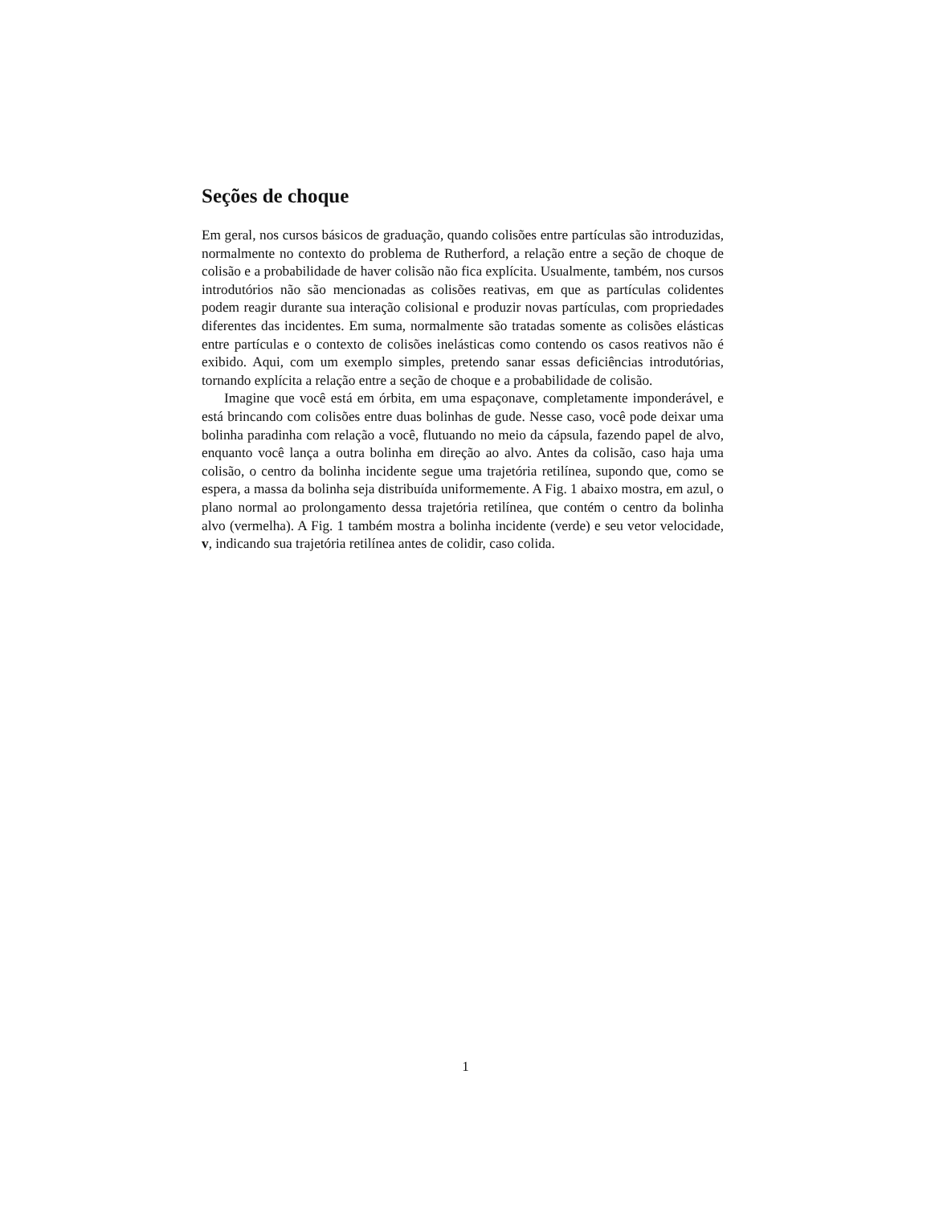Seções de choque
Em geral, nos cursos básicos de graduação, quando colisões entre partículas são introduzidas, normalmente no contexto do problema de Rutherford, a relação entre a seção de choque de colisão e a probabilidade de haver colisão não fica explícita. Usualmente, também, nos cursos introdutórios não são mencionadas as colisões reativas, em que as partículas colidentes podem reagir durante sua interação colisional e produzir novas partículas, com propriedades diferentes das incidentes. Em suma, normalmente são tratadas somente as colisões elásticas entre partículas e o contexto de colisões inelásticas como contendo os casos reativos não é exibido. Aqui, com um exemplo simples, pretendo sanar essas deficiências introdutórias, tornando explícita a relação entre a seção de choque e a probabilidade de colisão.
Imagine que você está em órbita, em uma espaçonave, completamente imponderável, e está brincando com colisões entre duas bolinhas de gude. Nesse caso, você pode deixar uma bolinha paradinha com relação a você, flutuando no meio da cápsula, fazendo papel de alvo, enquanto você lança a outra bolinha em direção ao alvo. Antes da colisão, caso haja uma colisão, o centro da bolinha incidente segue uma trajetória retilínea, supondo que, como se espera, a massa da bolinha seja distribuída uniformemente. A Fig. 1 abaixo mostra, em azul, o plano normal ao prolongamento dessa trajetória retilínea, que contém o centro da bolinha alvo (vermelha). A Fig. 1 também mostra a bolinha incidente (verde) e seu vetor velocidade, v, indicando sua trajetória retilínea antes de colidir, caso colida.
1